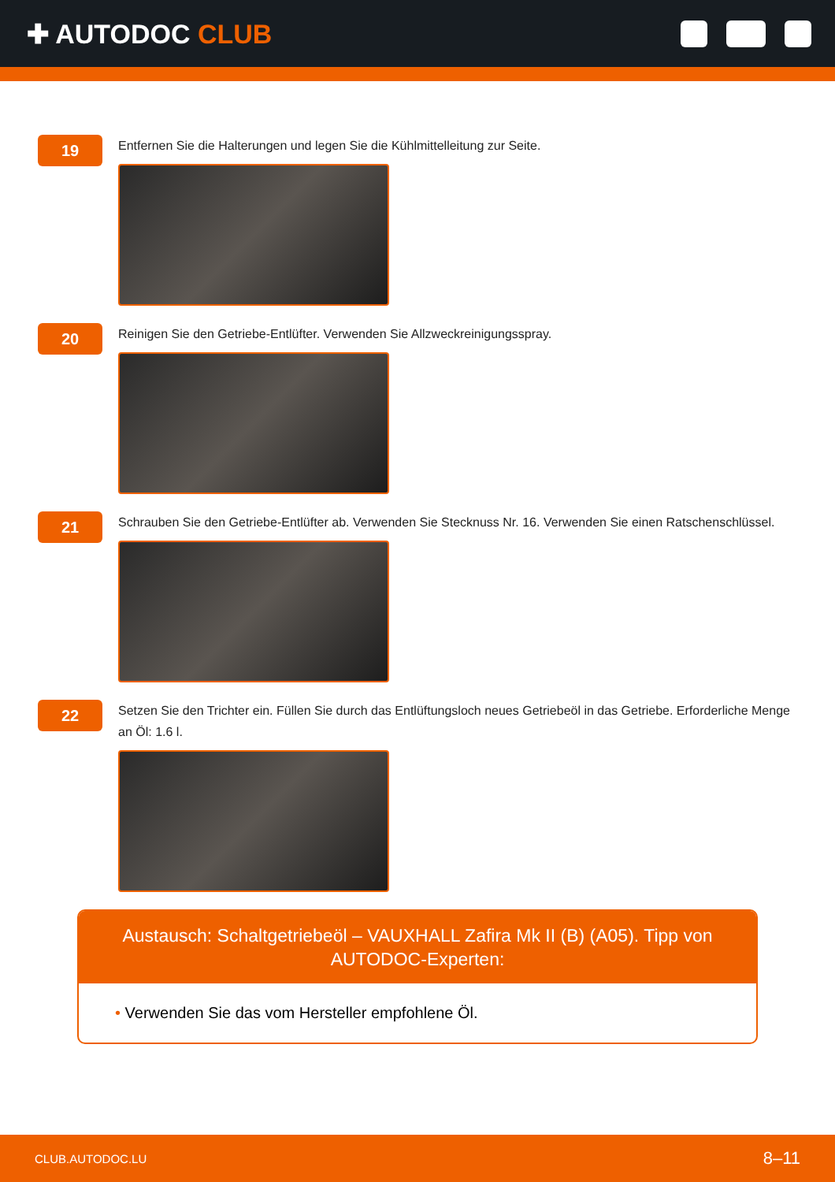✚ AUTODOC CLUB
19
Entfernen Sie die Halterungen und legen Sie die Kühlmittelleitung zur Seite.
20
Reinigen Sie den Getriebe-Entlüfter. Verwenden Sie Allzweckreinigungsspray.
21
Schrauben Sie den Getriebe-Entlüfter ab. Verwenden Sie Stecknuss Nr. 16. Verwenden Sie einen Ratschenschlüssel.
22
Setzen Sie den Trichter ein. Füllen Sie durch das Entlüftungsloch neues Getriebeöl in das Getriebe. Erforderliche Menge an Öl: 1.6 l.
Austausch: Schaltgetriebeöl – VAUXHALL Zafira Mk II (B) (A05). Tipp von AUTODOC-Experten:
• Verwenden Sie das vom Hersteller empfohlene Öl.
CLUB.AUTODOC.LU 8–11